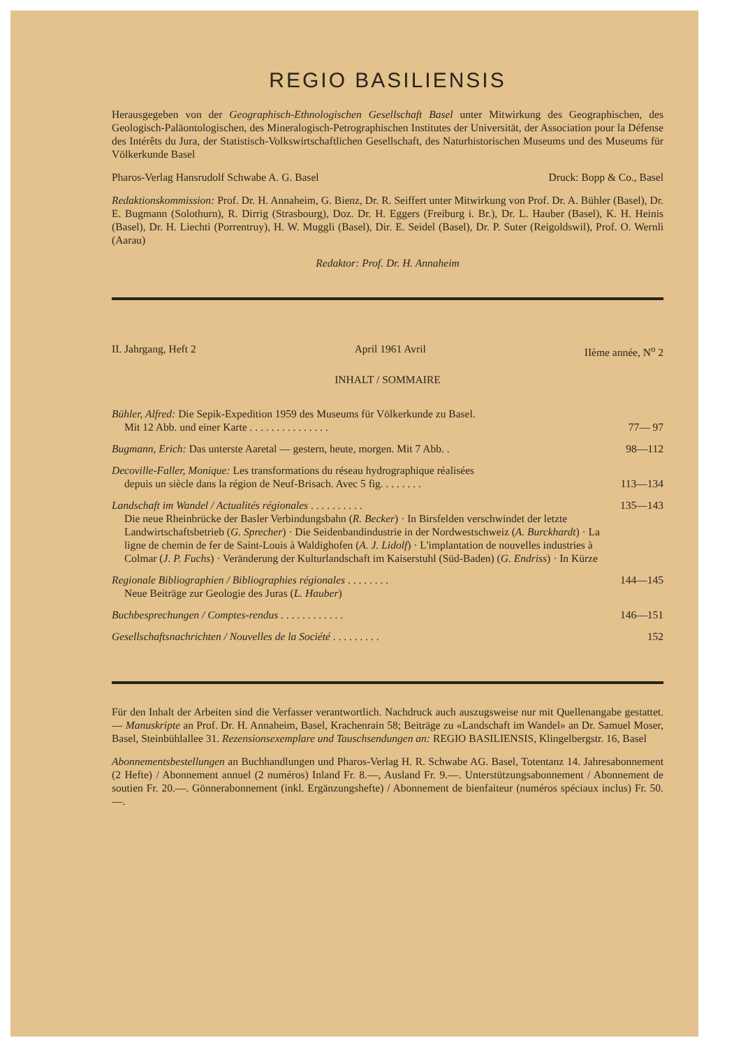REGIO BASILIENSIS
Herausgegeben von der Geographisch-Ethnologischen Gesellschaft Basel unter Mitwirkung des Geographischen, des Geologisch-Paläontologischen, des Mineralogisch-Petrographischen Institutes der Universität, der Association pour la Défense des Intérêts du Jura, der Statistisch-Volkswirtschaftlichen Gesellschaft, des Naturhistorischen Museums und des Museums für Völkerkunde Basel
Pharos-Verlag Hansrudolf Schwabe A. G. Basel Druck: Bopp & Co., Basel
Redaktionskommission: Prof. Dr. H. Annaheim, G. Bienz, Dr. R. Seiffert unter Mitwirkung von Prof. Dr. A. Bühler (Basel), Dr. E. Bugmann (Solothurn), R. Dirrig (Strasbourg), Doz. Dr. H. Eggers (Freiburg i. Br.), Dr. L. Hauber (Basel), K. H. Heinis (Basel), Dr. H. Liechti (Porrentruy), H. W. Muggli (Basel), Dir. E. Seidel (Basel), Dr. P. Suter (Reigoldswil), Prof. O. Wernli (Aarau)
Redaktor: Prof. Dr. H. Annaheim
II. Jahrgang, Heft 2 April 1961 Avril IIème année, N<sup>o</sup> 2
INHALT / SOMMAIRE
Bühler, Alfred: Die Sepik-Expedition 1959 des Museums für Völkerkunde zu Basel.
Mit 12 Abb. und einer Karte . . . . . . . . . . . . . . .
77— 97
Bugmann, Erich: Das unterste Aaretal — gestern, heute, morgen. Mit 7 Abb. .
98—112
Decoville-Faller, Monique: Les transformations du réseau hydrographique réalisées
depuis un siècle dans la région de Neuf-Brisach. Avec 5 fig. . . . . . . .
113—134
Landschaft im Wandel / Actualités régionales . . . . . . . . . .
Die neue Rheinbrücke der Basler Verbindungsbahn (R. Becker) · In Birsfelden verschwindet der letzte Landwirtschaftsbetrieb (G. Sprecher) · Die Seidenbandindustrie in der Nordwestschweiz (A. Burckhardt) · La ligne de chemin de fer de Saint-Louis à Waldighofen (A. J. Lidolf) · L'implantation de nouvelles industries à Colmar (J. P. Fuchs) · Veränderung der Kulturlandschaft im Kaiserstuhl (Süd-Baden) (G. Endriss) · In Kürze
135—143
Regionale Bibliographien / Bibliographies régionales . . . . . . . .
Neue Beiträge zur Geologie des Juras (L. Hauber)
144—145
Buchbesprechungen / Comptes-rendus . . . . . . . . . . . .
146—151
Gesellschaftsnachrichten / Nouvelles de la Société . . . . . . . . .
152
Für den Inhalt der Arbeiten sind die Verfasser verantwortlich. Nachdruck auch auszugsweise nur mit Quellenangabe gestattet. — Manuskripte an Prof. Dr. H. Annaheim, Basel, Krachenrain 58; Beiträge zu «Landschaft im Wandel» an Dr. Samuel Moser, Basel, Steinbühlallee 31. Rezensionsexemplare und Tauschsendungen an: REGIO BASILIENSIS, Klingelbergstr. 16, Basel
Abonnementsbestellungen an Buchhandlungen und Pharos-Verlag H. R. Schwabe AG. Basel, Totentanz 14. Jahresabonnement (2 Hefte) / Abonnement annuel (2 numéros) Inland Fr. 8.—, Ausland Fr. 9.—. Unterstützungsabonnement / Abonnement de soutien Fr. 20.—. Gönnerabonnement (inkl. Ergänzungshefte) / Abonnement de bienfaiteur (numéros spéciaux inclus) Fr. 50.—.